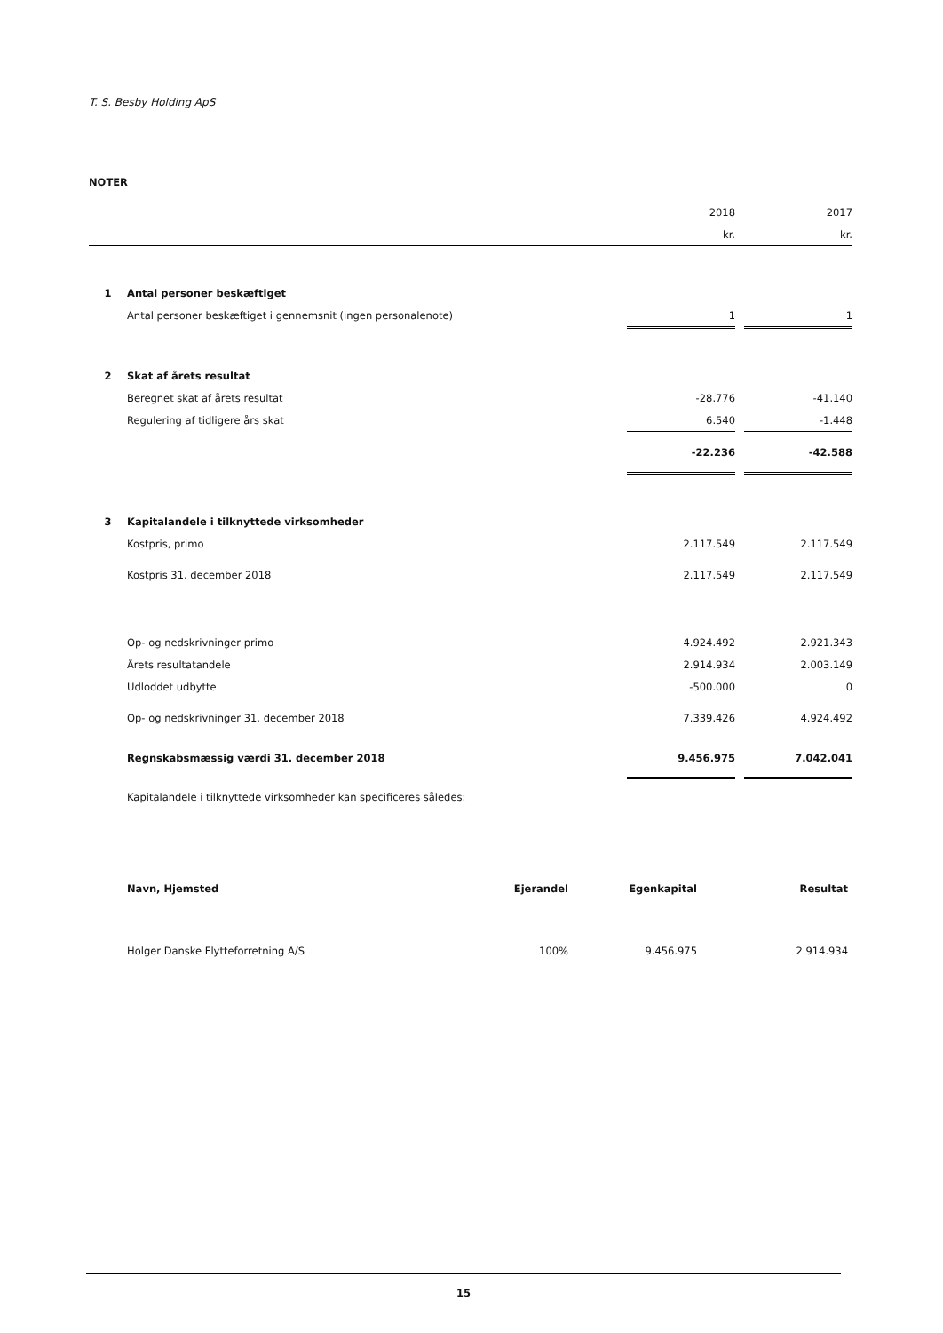T. S. Besby Holding ApS
NOTER
| | | 2018 | | 2017 |
| | | kr. | | kr. |
| 1 | Antal personer beskæftiget | | | |
| | Antal personer beskæftiget i gennemsnit (ingen personalenote) | 1 | | 1 |
| 2 | Skat af årets resultat | | | |
| | Beregnet skat af årets resultat | -28.776 | | -41.140 |
| | Regulering af tidligere års skat | 6.540 | | -1.448 |
| | | -22.236 | | -42.588 |
| 3 | Kapitalandele i tilknyttede virksomheder | | | |
| | Kostpris, primo | 2.117.549 | | 2.117.549 |
| | Kostpris 31. december 2018 | 2.117.549 | | 2.117.549 |
| | Op- og nedskrivninger primo | 4.924.492 | | 2.921.343 |
| | Årets resultatandele | 2.914.934 | | 2.003.149 |
| | Udloddet udbytte | -500.000 | | 0 |
| | Op- og nedskrivninger 31. december 2018 | 7.339.426 | | 4.924.492 |
| | Regnskabsmæssig værdi 31. december 2018 | 9.456.975 | | 7.042.041 |
| | Kapitalandele i tilknyttede virksomheder kan specificeres således: | | | |
| Navn, Hjemsted | Ejerandel | Egenkapital | Resultat |
| Holger Danske Flytteforretning A/S | 100% | 9.456.975 | 2.914.934 |
15